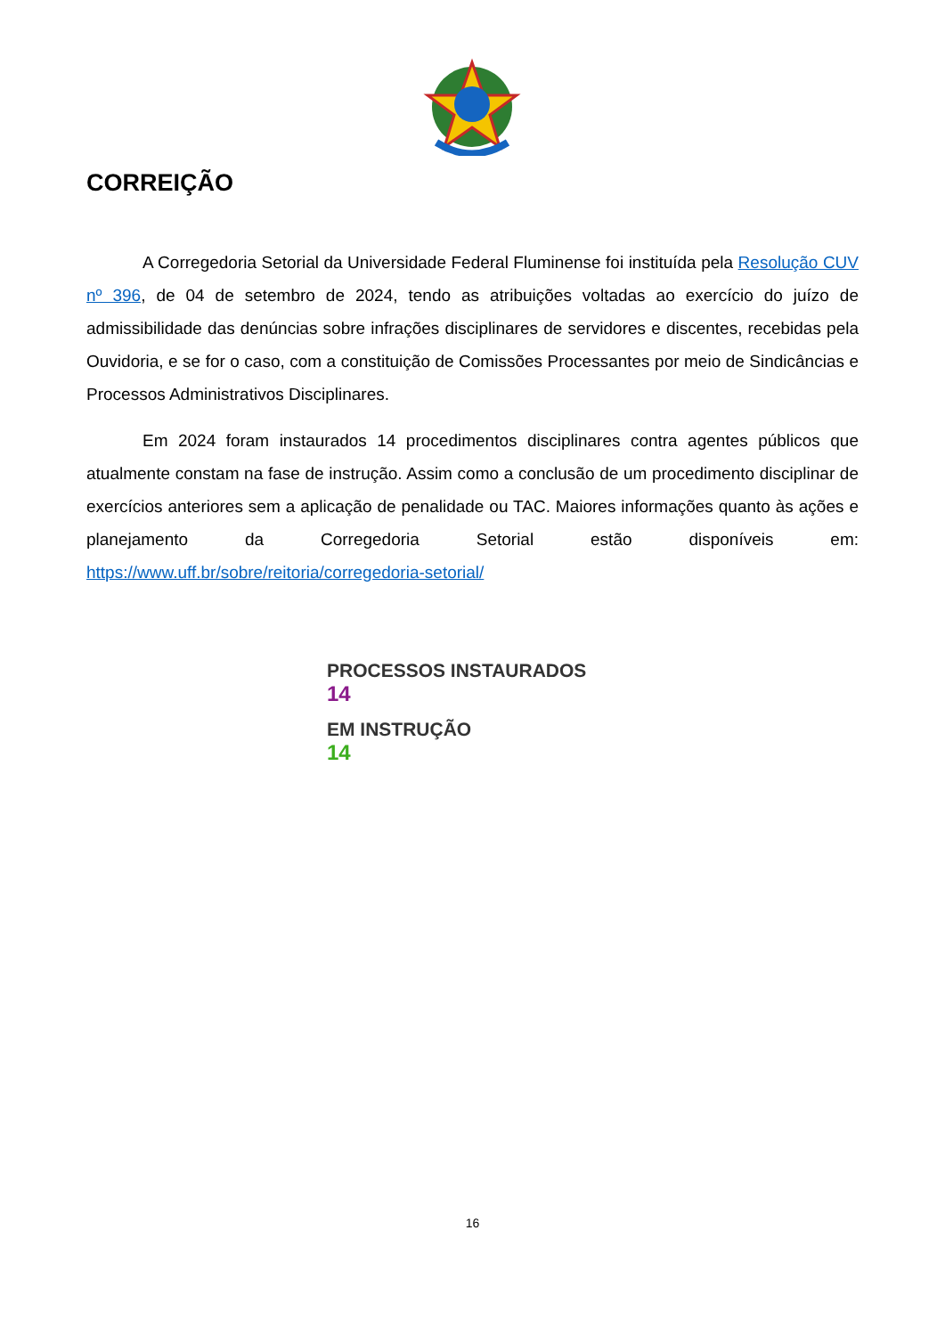CORREIÇÃO
A Corregedoria Setorial da Universidade Federal Fluminense foi instituída pela Resolução CUV nº 396, de 04 de setembro de 2024, tendo as atribuições voltadas ao exercício do juízo de admissibilidade das denúncias sobre infrações disciplinares de servidores e discentes, recebidas pela Ouvidoria, e se for o caso, com a constituição de Comissões Processantes por meio de Sindicâncias e Processos Administrativos Disciplinares.
Em 2024 foram instaurados 14 procedimentos disciplinares contra agentes públicos que atualmente constam na fase de instrução. Assim como a conclusão de um procedimento disciplinar de exercícios anteriores sem a aplicação de penalidade ou TAC. Maiores informações quanto às ações e planejamento da Corregedoria Setorial estão disponíveis em: https://www.uff.br/sobre/reitoria/corregedoria-setorial/
PROCESSOS INSTAURADOS
14
EM INSTRUÇÃO
14
16